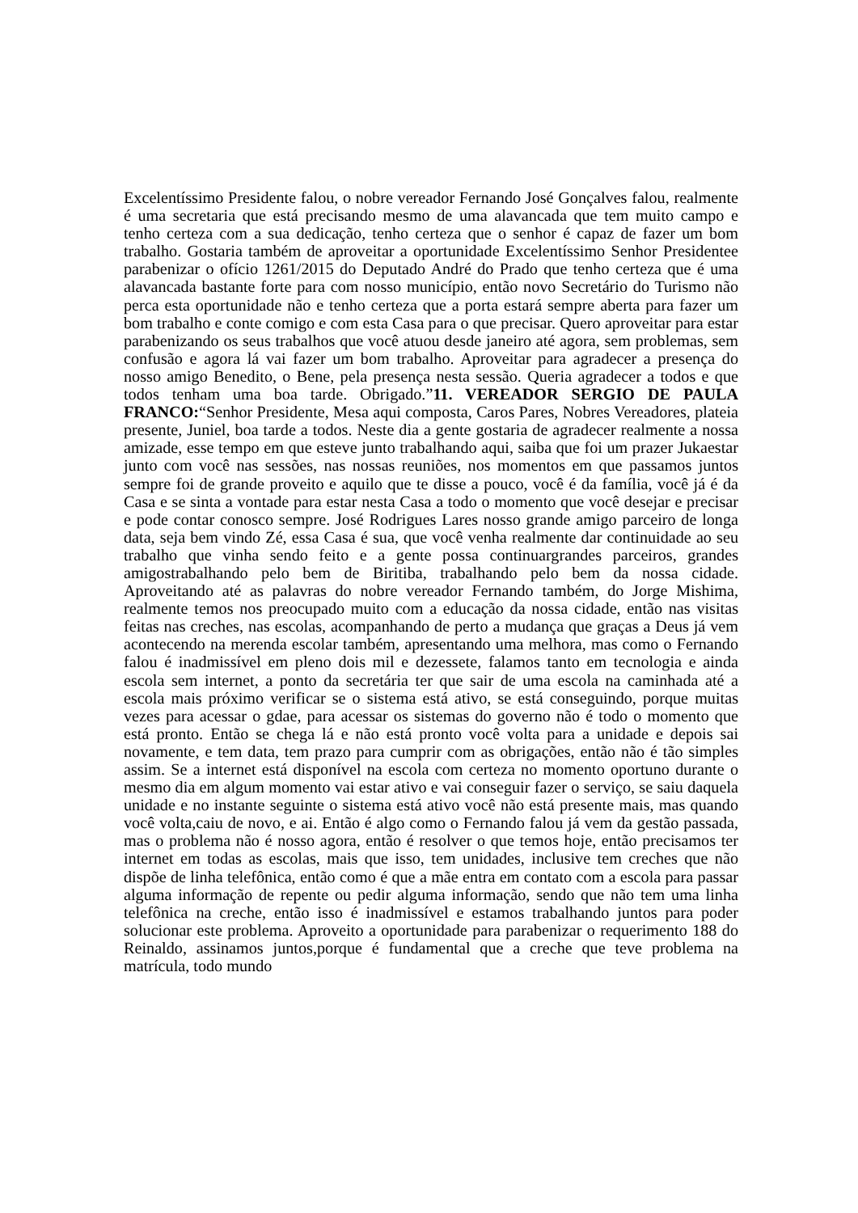Excelentíssimo Presidente falou, o nobre vereador Fernando José Gonçalves falou, realmente é uma secretaria que está precisando mesmo de uma alavancada que tem muito campo e tenho certeza com a sua dedicação, tenho certeza que o senhor é capaz de fazer um bom trabalho. Gostaria também de aproveitar a oportunidade Excelentíssimo Senhor Presidentee parabenizar o ofício 1261/2015 do Deputado André do Prado que tenho certeza que é uma alavancada bastante forte para com nosso município, então novo Secretário do Turismo não perca esta oportunidade não e tenho certeza que a porta estará sempre aberta para fazer um bom trabalho e conte comigo e com esta Casa para o que precisar. Quero aproveitar para estar parabenizando os seus trabalhos que você atuou desde janeiro até agora, sem problemas, sem confusão e agora lá vai fazer um bom trabalho. Aproveitar para agradecer a presença do nosso amigo Benedito, o Bene, pela presença nesta sessão. Queria agradecer a todos e que todos tenham uma boa tarde. Obrigado.”11. VEREADOR SERGIO DE PAULA FRANCO:“Senhor Presidente, Mesa aqui composta, Caros Pares, Nobres Vereadores, plateia presente, Juniel, boa tarde a todos. Neste dia a gente gostaria de agradecer realmente a nossa amizade, esse tempo em que esteve junto trabalhando aqui, saiba que foi um prazer Jukaestar junto com você nas sessões, nas nossas reuniões, nos momentos em que passamos juntos sempre foi de grande proveito e aquilo que te disse a pouco, você é da família, você já é da Casa e se sinta a vontade para estar nesta Casa a todo o momento que você desejar e precisar e pode contar conosco sempre. José Rodrigues Lares nosso grande amigo parceiro de longa data, seja bem vindo Zé, essa Casa é sua, que você venha realmente dar continuidade ao seu trabalho que vinha sendo feito e a gente possa continuargrandes parceiros, grandes amigostrabalhando pelo bem de Biritiba, trabalhando pelo bem da nossa cidade. Aproveitando até as palavras do nobre vereador Fernando também, do Jorge Mishima, realmente temos nos preocupado muito com a educação da nossa cidade, então nas visitas feitas nas creches, nas escolas, acompanhando de perto a mudança que graças a Deus já vem acontecendo na merenda escolar também, apresentando uma melhora, mas como o Fernando falou é inadmissível em pleno dois mil e dezessete, falamos tanto em tecnologia e ainda escola sem internet, a ponto da secretária ter que sair de uma escola na caminhada até a escola mais próximo verificar se o sistema está ativo, se está conseguindo, porque muitas vezes para acessar o gdae, para acessar os sistemas do governo não é todo o momento que está pronto. Então se chega lá e não está pronto você volta para a unidade e depois sai novamente, e tem data, tem prazo para cumprir com as obrigações, então não é tão simples assim. Se a internet está disponível na escola com certeza no momento oportuno durante o mesmo dia em algum momento vai estar ativo e vai conseguir fazer o serviço, se saiu daquela unidade e no instante seguinte o sistema está ativo você não está presente mais, mas quando você volta,caiu de novo, e ai. Então é algo como o Fernando falou já vem da gestão passada, mas o problema não é nosso agora, então é resolver o que temos hoje, então precisamos ter internet em todas as escolas, mais que isso, tem unidades, inclusive tem creches que não dispõe de linha telefônica, então como é que a mãe entra em contato com a escola para passar alguma informação de repente ou pedir alguma informação, sendo que não tem uma linha telefônica na creche, então isso é inadmissível e estamos trabalhando juntos para poder solucionar este problema. Aproveito a oportunidade para parabenizar o requerimento 188 do Reinaldo, assinamos juntos,porque é fundamental que a creche que teve problema na matrícula, todo mundo